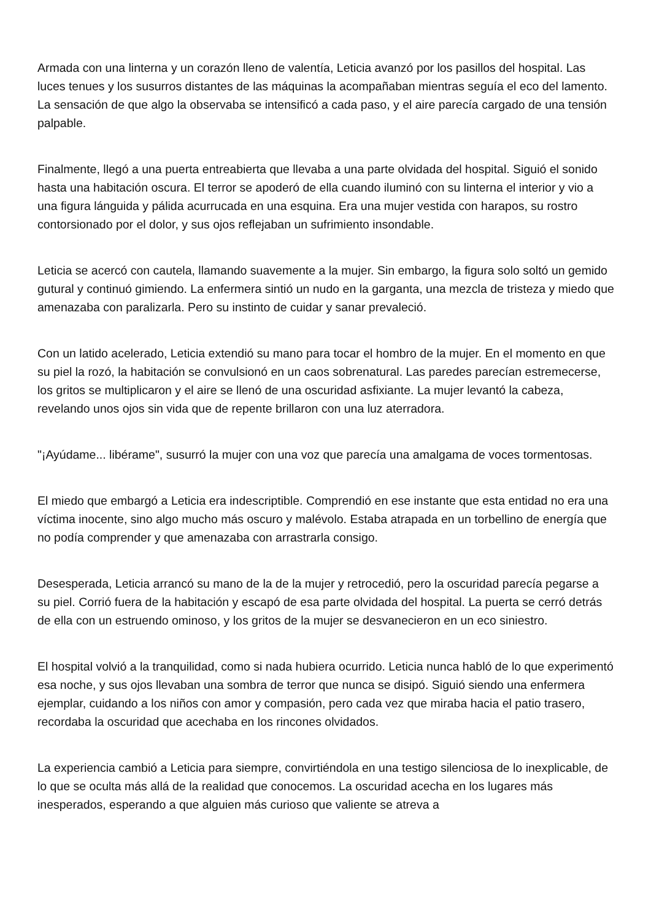Armada con una linterna y un corazón lleno de valentía, Leticia avanzó por los pasillos del hospital. Las luces tenues y los susurros distantes de las máquinas la acompañaban mientras seguía el eco del lamento. La sensación de que algo la observaba se intensificó a cada paso, y el aire parecía cargado de una tensión palpable.
Finalmente, llegó a una puerta entreabierta que llevaba a una parte olvidada del hospital. Siguió el sonido hasta una habitación oscura. El terror se apoderó de ella cuando iluminó con su linterna el interior y vio a una figura lánguida y pálida acurrucada en una esquina. Era una mujer vestida con harapos, su rostro contorsionado por el dolor, y sus ojos reflejaban un sufrimiento insondable.
Leticia se acercó con cautela, llamando suavemente a la mujer. Sin embargo, la figura solo soltó un gemido gutural y continuó gimiendo. La enfermera sintió un nudo en la garganta, una mezcla de tristeza y miedo que amenazaba con paralizarla. Pero su instinto de cuidar y sanar prevaleció.
Con un latido acelerado, Leticia extendió su mano para tocar el hombro de la mujer. En el momento en que su piel la rozó, la habitación se convulsionó en un caos sobrenatural. Las paredes parecían estremecerse, los gritos se multiplicaron y el aire se llenó de una oscuridad asfixiante. La mujer levantó la cabeza, revelando unos ojos sin vida que de repente brillaron con una luz aterradora.
"¡Ayúdame... libérame", susurró la mujer con una voz que parecía una amalgama de voces tormentosas.
El miedo que embargó a Leticia era indescriptible. Comprendió en ese instante que esta entidad no era una víctima inocente, sino algo mucho más oscuro y malévolo. Estaba atrapada en un torbellino de energía que no podía comprender y que amenazaba con arrastrarla consigo.
Desesperada, Leticia arrancó su mano de la de la mujer y retrocedió, pero la oscuridad parecía pegarse a su piel. Corrió fuera de la habitación y escapó de esa parte olvidada del hospital. La puerta se cerró detrás de ella con un estruendo ominoso, y los gritos de la mujer se desvanecieron en un eco siniestro.
El hospital volvió a la tranquilidad, como si nada hubiera ocurrido. Leticia nunca habló de lo que experimentó esa noche, y sus ojos llevaban una sombra de terror que nunca se disipó. Siguió siendo una enfermera ejemplar, cuidando a los niños con amor y compasión, pero cada vez que miraba hacia el patio trasero, recordaba la oscuridad que acechaba en los rincones olvidados.
La experiencia cambió a Leticia para siempre, convirtiéndola en una testigo silenciosa de lo inexplicable, de lo que se oculta más allá de la realidad que conocemos. La oscuridad acecha en los lugares más inesperados, esperando a que alguien más curioso que valiente se atreva a